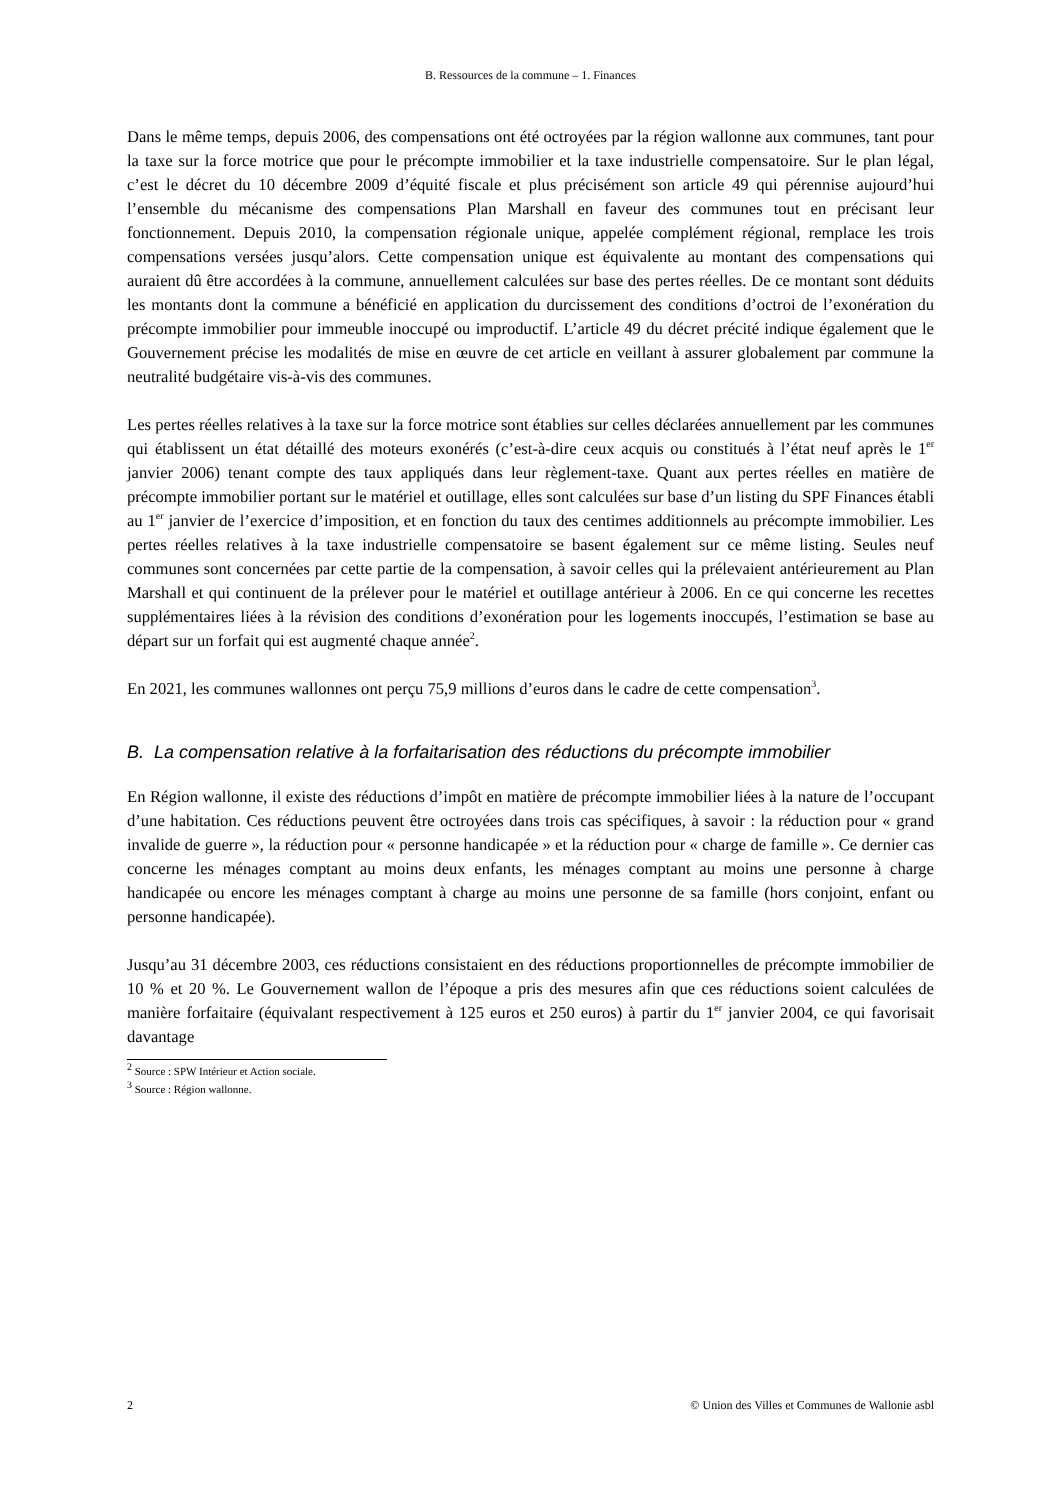B. Ressources de la commune – 1. Finances
Dans le même temps, depuis 2006, des compensations ont été octroyées par la région wallonne aux communes, tant pour la taxe sur la force motrice que pour le précompte immobilier et la taxe industrielle compensatoire. Sur le plan légal, c’est le décret du 10 décembre 2009 d’équité fiscale et plus précisément son article 49 qui pérennise aujourd’hui l’ensemble du mécanisme des compensations Plan Marshall en faveur des communes tout en précisant leur fonctionnement. Depuis 2010, la compensation régionale unique, appelée complément régional, remplace les trois compensations versées jusqu’alors. Cette compensation unique est équivalente au montant des compensations qui auraient dû être accordées à la commune, annuellement calculées sur base des pertes réelles. De ce montant sont déduits les montants dont la commune a bénéficié en application du durcissement des conditions d’octroi de l’exonération du précompte immobilier pour immeuble inoccupé ou improductif. L’article 49 du décret précité indique également que le Gouvernement précise les modalités de mise en œuvre de cet article en veillant à assurer globalement par commune la neutralité budgétaire vis-à-vis des communes.
Les pertes réelles relatives à la taxe sur la force motrice sont établies sur celles déclarées annuellement par les communes qui établissent un état détaillé des moteurs exonérés (c’est-à-dire ceux acquis ou constitués à l’état neuf après le 1<sup>er</sup> janvier 2006) tenant compte des taux appliqués dans leur règlement-taxe. Quant aux pertes réelles en matière de précompte immobilier portant sur le matériel et outillage, elles sont calculées sur base d’un listing du SPF Finances établi au 1<sup>er</sup> janvier de l’exercice d’imposition, et en fonction du taux des centimes additionnels au précompte immobilier. Les pertes réelles relatives à la taxe industrielle compensatoire se basent également sur ce même listing. Seules neuf communes sont concernées par cette partie de la compensation, à savoir celles qui la prélevaient antérieurement au Plan Marshall et qui continuent de la prélever pour le matériel et outillage antérieur à 2006. En ce qui concerne les recettes supplémentaires liées à la révision des conditions d’exonération pour les logements inoccupés, l’estimation se base au départ sur un forfait qui est augmenté chaque année<sup>2</sup>.
En 2021, les communes wallonnes ont perçu 75,9 millions d’euros dans le cadre de cette compensation<sup>3</sup>.
B. La compensation relative à la forfaitarisation des réductions du précompte immobilier
En Région wallonne, il existe des réductions d’impôt en matière de précompte immobilier liées à la nature de l’occupant d’une habitation. Ces réductions peuvent être octroyées dans trois cas spécifiques, à savoir : la réduction pour « grand invalide de guerre », la réduction pour « personne handicapée » et la réduction pour « charge de famille ». Ce dernier cas concerne les ménages comptant au moins deux enfants, les ménages comptant au moins une personne à charge handicapée ou encore les ménages comptant à charge au moins une personne de sa famille (hors conjoint, enfant ou personne handicapée).
Jusqu’au 31 décembre 2003, ces réductions consistaient en des réductions proportionnelles de précompte immobilier de 10 % et 20 %. Le Gouvernement wallon de l’époque a pris des mesures afin que ces réductions soient calculées de manière forfaitaire (équivalant respectivement à 125 euros et 250 euros) à partir du 1<sup>er</sup> janvier 2004, ce qui favorisait davantage
<sup>2</sup> Source : SPW Intérieur et Action sociale.
<sup>3</sup> Source : Région wallonne.
2 © Union des Villes et Communes de Wallonie asbl